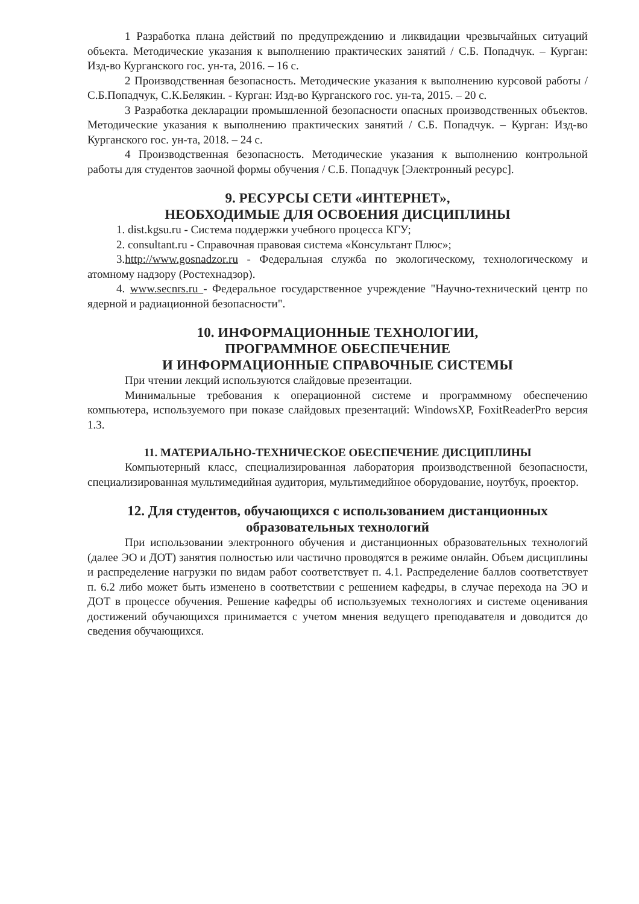1 Разработка плана действий по предупреждению и ликвидации чрезвычайных ситуаций объекта. Методические указания к выполнению практических занятий / С.Б. Попадчук. – Курган: Изд-во Курганского гос. ун-та, 2016. – 16 с.
2 Производственная безопасность. Методические указания к выполнению курсовой работы / С.Б.Попадчук, С.К.Белякин. - Курган: Изд-во Курганского гос. ун-та, 2015. – 20 с.
3 Разработка декларации промышленной безопасности опасных производственных объектов. Методические указания к выполнению практических занятий / С.Б. Попадчук. – Курган: Изд-во Курганского гос. ун-та, 2018. – 24 с.
4 Производственная безопасность. Методические указания к выполнению контрольной работы для студентов заочной формы обучения / С.Б. Попадчук [Электронный ресурс].
9. РЕСУРСЫ СЕТИ «ИНТЕРНЕТ»,
НЕОБХОДИМЫЕ ДЛЯ ОСВОЕНИЯ ДИСЦИПЛИНЫ
1. dist.kgsu.ru - Система поддержки учебного процесса КГУ;
2. consultant.ru - Справочная правовая система «Консультант Плюс»;
3.http://www.gosnadzor.ru - Федеральная служба по экологическому, технологическому и атомному надзору (Ростехнадзор).
4. www.secnrs.ru - Федеральное государственное учреждение "Научно-технический центр по ядерной и радиационной безопасности".
10. ИНФОРМАЦИОННЫЕ ТЕХНОЛОГИИ,
ПРОГРАММНОЕ ОБЕСПЕЧЕНИЕ
И ИНФОРМАЦИОННЫЕ СПРАВОЧНЫЕ СИСТЕМЫ
При чтении лекций используются слайдовые презентации.
Минимальные требования к операционной системе и программному обеспечению компьютера, используемого при показе слайдовых презентаций: WindowsXP, FoxitReaderPro версия 1.3.
11. МАТЕРИАЛЬНО-ТЕХНИЧЕСКОЕ ОБЕСПЕЧЕНИЕ ДИСЦИПЛИНЫ
Компьютерный класс, специализированная лаборатория производственной безопасности, специализированная мультимедийная аудитория, мультимедийное оборудование, ноутбук, проектор.
12. Для студентов, обучающихся с использованием дистанционных образовательных технологий
При использовании электронного обучения и дистанционных образовательных технологий (далее ЭО и ДОТ) занятия полностью или частично проводятся в режиме онлайн. Объем дисциплины и распределение нагрузки по видам работ соответствует п. 4.1. Распределение баллов соответствует п. 6.2 либо может быть изменено в соответствии с решением кафедры, в случае перехода на ЭО и ДОТ в процессе обучения. Решение кафедры об используемых технологиях и системе оценивания достижений обучающихся принимается с учетом мнения ведущего преподавателя и доводится до сведения обучающихся.